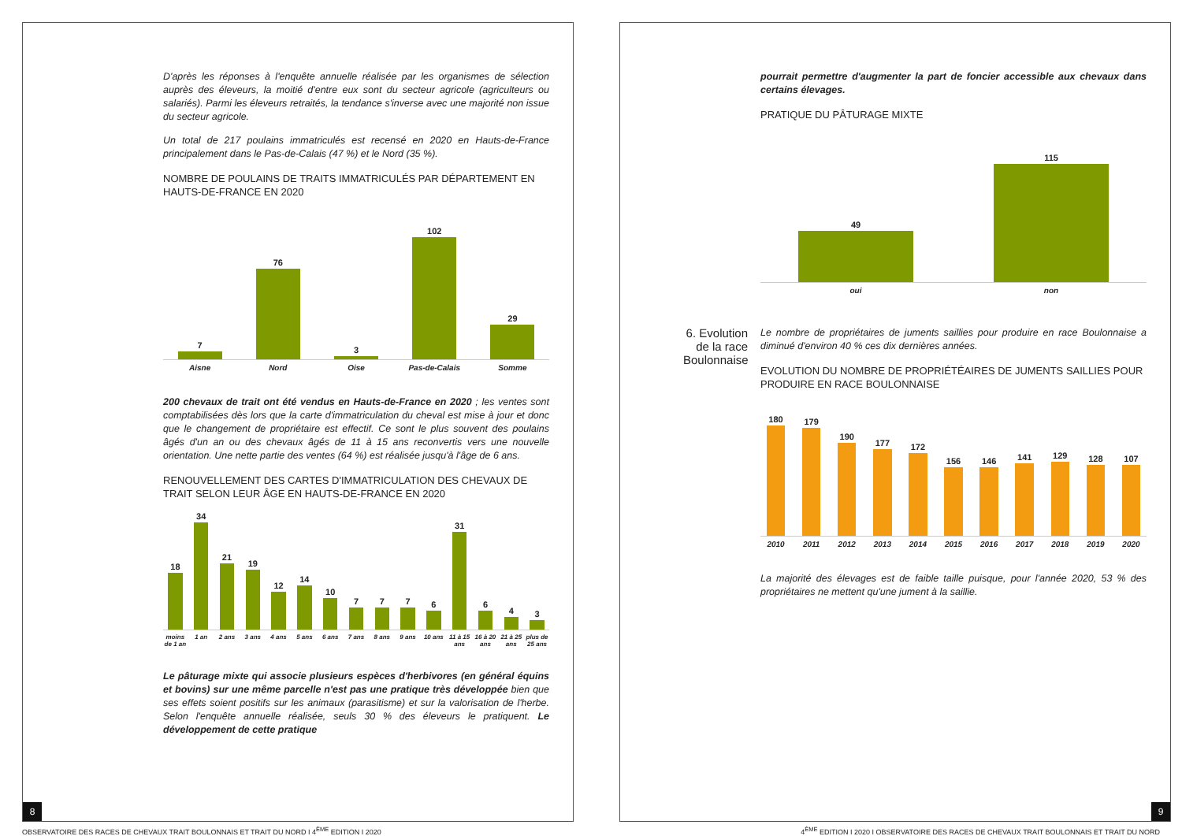D'après les réponses à l'enquête annuelle réalisée par les organismes de sélection auprès des éleveurs, la moitié d'entre eux sont du secteur agricole (agriculteurs ou salariés). Parmi les éleveurs retraités, la tendance s'inverse avec une majorité non issue du secteur agricole.
Un total de 217 poulains immatriculés est recensé en 2020 en Hauts-de-France principalement dans le Pas-de-Calais (47 %) et le Nord (35 %).
NOMBRE DE POULAINS DE TRAITS IMMATRICULÉS PAR DÉPARTEMENT EN HAUTS-DE-FRANCE EN 2020
7
76
3
102
29
Aisne Nord Oise Pas-de-Calais Somme
200 chevaux de trait ont été vendus en Hauts-de-France en 2020 ; les ventes sont comptabilisées dès lors que la carte d'immatriculation du cheval est mise à jour et donc que le changement de propriétaire est effectif. Ce sont le plus souvent des poulains âgés d'un an ou des chevaux âgés de 11 à 15 ans reconvertis vers une nouvelle orientation. Une nette partie des ventes (64 %) est réalisée jusqu'à l'âge de 6 ans.
RENOUVELLEMENT DES CARTES D'IMMATRICULATION DES CHEVAUX DE TRAIT SELON LEUR ÂGE EN HAUTS-DE-FRANCE EN 2020
18
34
21
19
12
14
10
7
7
7
6
31
6
4
3
moins de 1 an 1 an 2 ans 3 ans 4 ans 5 ans 6 ans 7 ans 8 ans 9 ans 10 ans 11 à 15 ans 16 à 20 ans 21 à 25 ans plus de 25 ans
Le pâturage mixte qui associe plusieurs espèces d'herbivores (en général équins et bovins) sur une même parcelle n'est pas une pratique très développée bien que ses effets soient positifs sur les animaux (parasitisme) et sur la valorisation de l'herbe. Selon l'enquête annuelle réalisée, seuls 30 % des éleveurs le pratiquent. Le développement de cette pratique
8
OBSERVATOIRE DES RACES DE CHEVAUX TRAIT BOULONNAIS ET TRAIT DU NORD I 4<sup>ÈME</sup> EDITION I 2020
pourrait permettre d'augmenter la part de foncier accessible aux chevaux dans certains élevages.
PRATIQUE DU PÂTURAGE MIXTE
49
115
oui non
6. Evolution de la race Boulonnaise
Le nombre de propriétaires de juments saillies pour produire en race Boulonnaise a diminué d'environ 40 % ces dix dernières années.
EVOLUTION DU NOMBRE DE PROPRIÉTÉAIRES DE JUMENTS SAILLIES POUR PRODUIRE EN RACE BOULONNAISE
180
179
190
177
172
156
146
141
129
128
107
2010 2011 2012 2013 2014 2015 2016 2017 2018 2019 2020
La majorité des élevages est de faible taille puisque, pour l'année 2020, 53 % des propriétaires ne mettent qu'une jument à la saillie.
9
4<sup>ÈME</sup> EDITION I 2020 I OBSERVATOIRE DES RACES DE CHEVAUX TRAIT BOULONNAIS ET TRAIT DU NORD